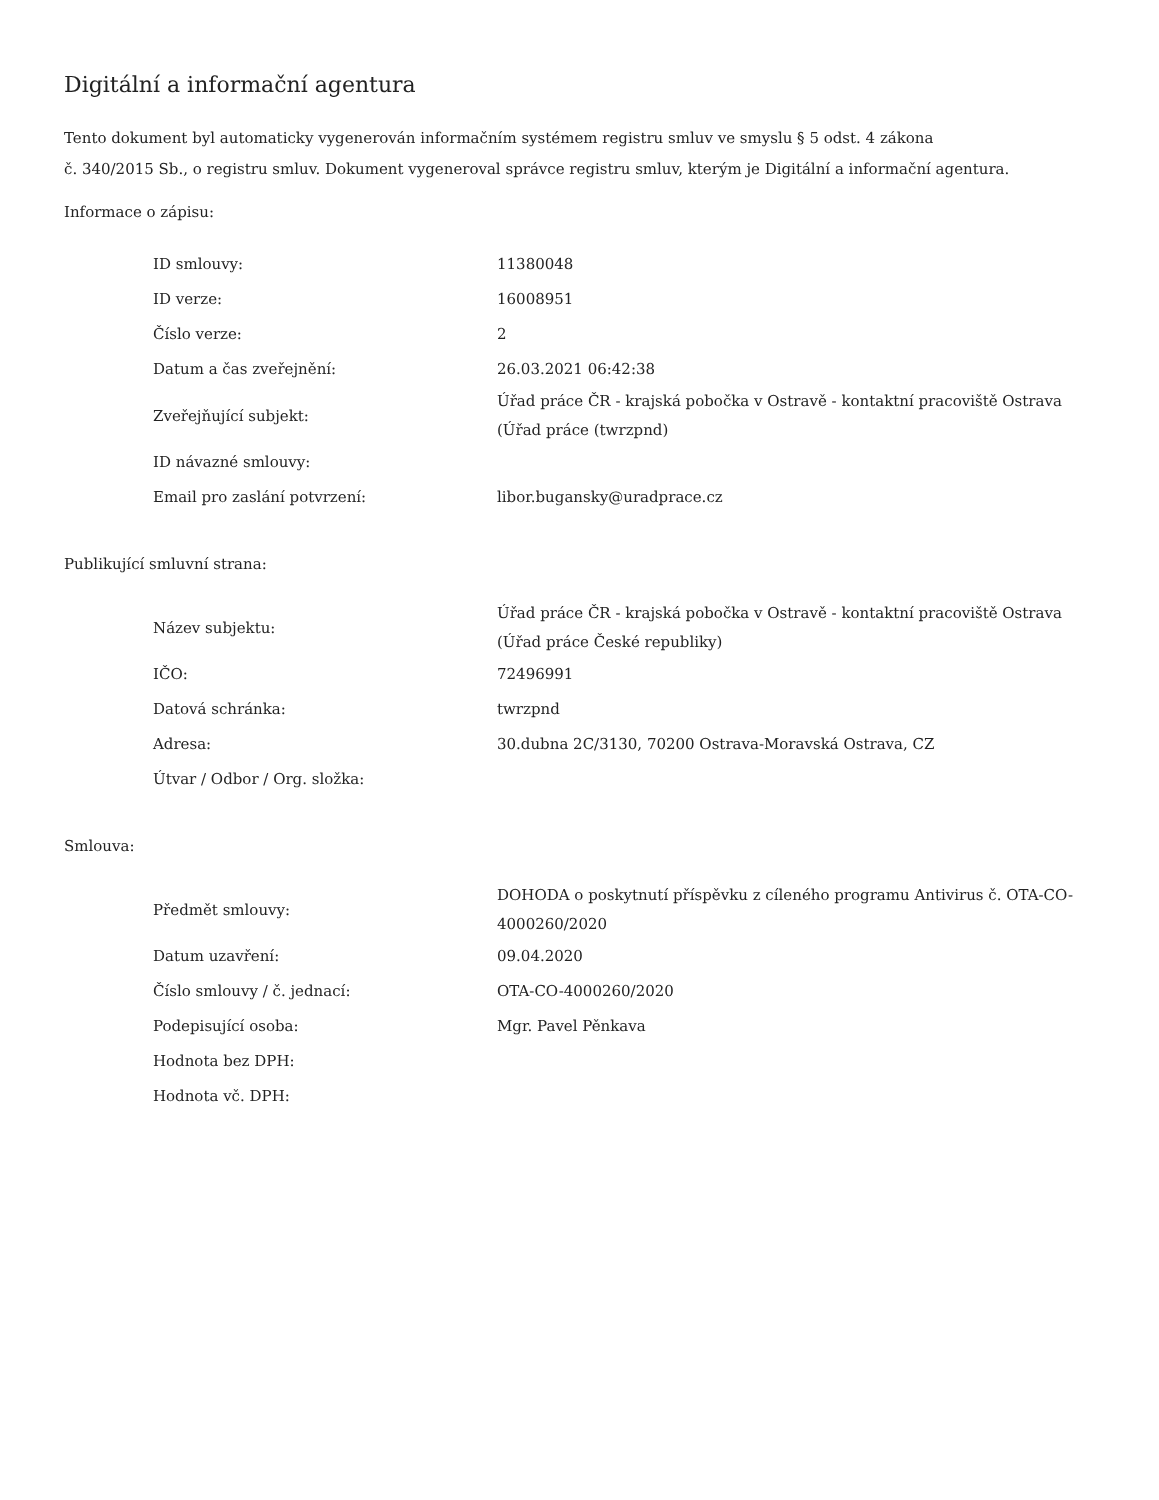Digitální a informační agentura
Tento dokument byl automaticky vygenerován informačním systémem registru smluv ve smyslu § 5 odst. 4 zákona
č. 340/2015 Sb., o registru smluv. Dokument vygeneroval správce registru smluv, kterým je Digitální a informační agentura.
Informace o zápisu:
| ID smlouvy: | 11380048 |
| ID verze: | 16008951 |
| Číslo verze: | 2 |
| Datum a čas zveřejnění: | 26.03.2021 06:42:38 |
| Zveřejňující subjekt: | Úřad práce ČR - krajská pobočka v Ostravě - kontaktní pracoviště Ostrava (Úřad práce (twrzpnd) |
| ID návazné smlouvy: | |
| Email pro zaslání potvrzení: | libor.bugansky@uradprace.cz |
Publikující smluvní strana:
| Název subjektu: | Úřad práce ČR - krajská pobočka v Ostravě - kontaktní pracoviště Ostrava (Úřad práce České republiky) |
| IČO: | 72496991 |
| Datová schránka: | twrzpnd |
| Adresa: | 30.dubna 2C/3130, 70200 Ostrava-Moravská Ostrava, CZ |
| Útvar / Odbor / Org. složka: | |
Smlouva:
| Předmět smlouvy: | DOHODA o poskytnutí příspěvku z cíleného programu Antivirus č. OTA-CO-4000260/2020 |
| Datum uzavření: | 09.04.2020 |
| Číslo smlouvy / č. jednací: | OTA-CO-4000260/2020 |
| Podepisující osoba: | Mgr. Pavel Pěnkava |
| Hodnota bez DPH: | |
| Hodnota vč. DPH: | |